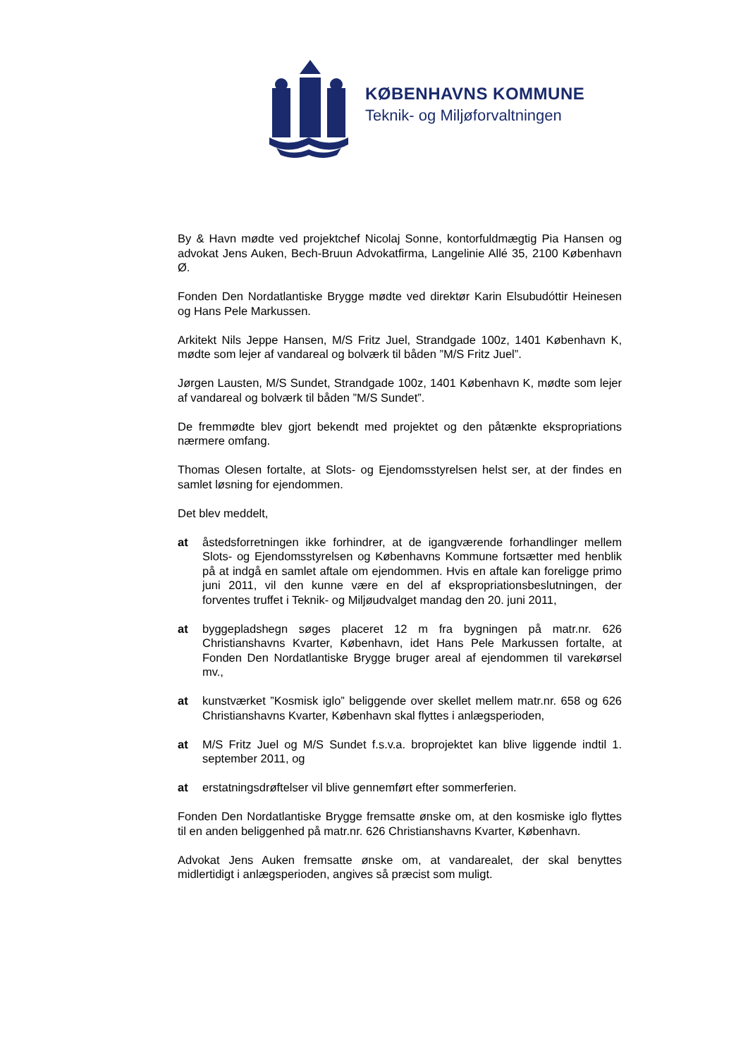KØBENHAVNS KOMMUNE
Teknik- og Miljøforvaltningen
By & Havn mødte ved projektchef Nicolaj Sonne, kontorfuldmægtig Pia Hansen og advokat Jens Auken, Bech-Bruun Advokatfirma, Langelinie Allé 35, 2100 København Ø.
Fonden Den Nordatlantiske Brygge mødte ved direktør Karin Elsubudóttir Heinesen og Hans Pele Markussen.
Arkitekt Nils Jeppe Hansen, M/S Fritz Juel, Strandgade 100z, 1401 København K, mødte som lejer af vandareal og bolværk til båden ”M/S Fritz Juel”.
Jørgen Lausten, M/S Sundet, Strandgade 100z, 1401 København K, mødte som lejer af vandareal og bolværk til båden ”M/S Sundet”.
De fremmødte blev gjort bekendt med projektet og den påtænkte ekspropriations nærmere omfang.
Thomas Olesen fortalte, at Slots- og Ejendomsstyrelsen helst ser, at der findes en samlet løsning for ejendommen.
Det blev meddelt,
at åstedsforretningen ikke forhindrer, at de igangværende forhandlinger mellem Slots- og Ejendomsstyrelsen og Københavns Kommune fortsætter med henblik på at indgå en samlet aftale om ejendommen. Hvis en aftale kan foreligge primo juni 2011, vil den kunne være en del af ekspropriationsbeslutningen, der forventes truffet i Teknik- og Miljøudvalget mandag den 20. juni 2011,
at byggepladshegn søges placeret 12 m fra bygningen på matr.nr. 626 Christianshavns Kvarter, København, idet Hans Pele Markussen fortalte, at Fonden Den Nordatlantiske Brygge bruger areal af ejendommen til varekørsel mv.,
at kunstværket ”Kosmisk iglo” beliggende over skellet mellem matr.nr. 658 og 626 Christianshavns Kvarter, København skal flyttes i anlægsperioden,
at M/S Fritz Juel og M/S Sundet f.s.v.a. broprojektet kan blive liggende indtil 1. september 2011, og
at erstatningsdrøftelser vil blive gennemført efter sommerferien.
Fonden Den Nordatlantiske Brygge fremsatte ønske om, at den kosmiske iglo flyttes til en anden beliggenhed på matr.nr. 626 Christianshavns Kvarter, København.
Advokat Jens Auken fremsatte ønske om, at vandarealet, der skal benyttes midlertidigt i anlægsperioden, angives så præcist som muligt.